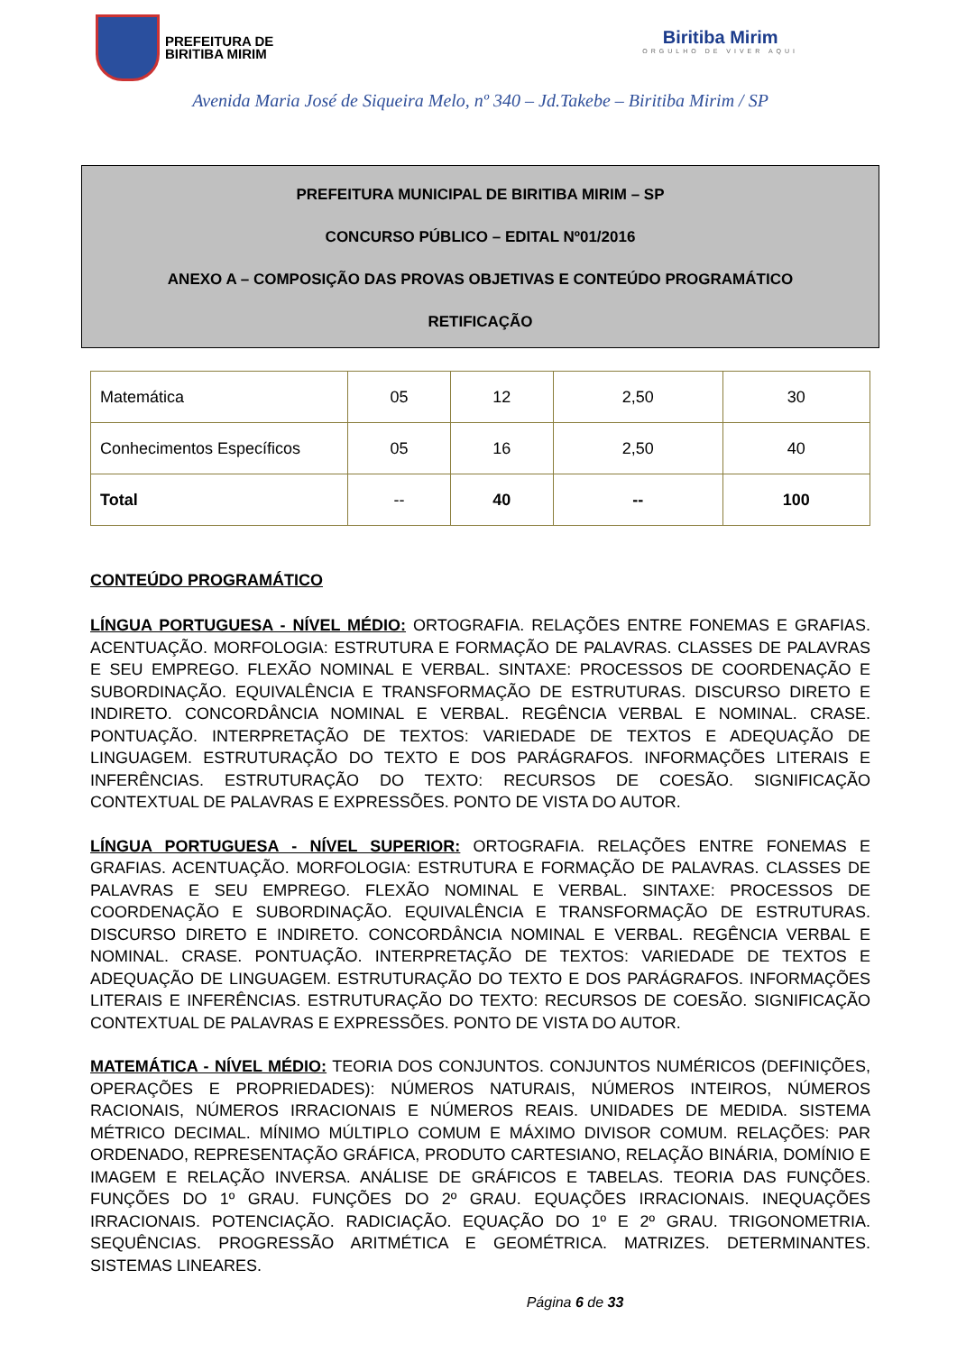PREFEITURA DE
BIRITIBA MIRIM
Biritiba Mirim
ORGULHO DE VIVER AQUI
Avenida Maria José de Siqueira Melo, nº 340 – Jd.Takebe – Biritiba Mirim / SP
PREFEITURA MUNICIPAL DE BIRITIBA MIRIM – SP
CONCURSO PÚBLICO – EDITAL Nº01/2016
ANEXO A – COMPOSIÇÃO DAS PROVAS OBJETIVAS E CONTEÚDO PROGRAMÁTICO
RETIFICAÇÃO
| Matemática | 05 | 12 | 2,50 | 30 |
| Conhecimentos Específicos | 05 | 16 | 2,50 | 40 |
| Total | -- | 40 | -- | 100 |
CONTEÚDO PROGRAMÁTICO
LÍNGUA PORTUGUESA - NÍVEL MÉDIO: ORTOGRAFIA. RELAÇÕES ENTRE FONEMAS E GRAFIAS. ACENTUAÇÃO. MORFOLOGIA: ESTRUTURA E FORMAÇÃO DE PALAVRAS. CLASSES DE PALAVRAS E SEU EMPREGO. FLEXÃO NOMINAL E VERBAL. SINTAXE: PROCESSOS DE COORDENAÇÃO E SUBORDINAÇÃO. EQUIVALÊNCIA E TRANSFORMAÇÃO DE ESTRUTURAS. DISCURSO DIRETO E INDIRETO. CONCORDÂNCIA NOMINAL E VERBAL. REGÊNCIA VERBAL E NOMINAL. CRASE. PONTUAÇÃO. INTERPRETAÇÃO DE TEXTOS: VARIEDADE DE TEXTOS E ADEQUAÇÃO DE LINGUAGEM. ESTRUTURAÇÃO DO TEXTO E DOS PARÁGRAFOS. INFORMAÇÕES LITERAIS E INFERÊNCIAS. ESTRUTURAÇÃO DO TEXTO: RECURSOS DE COESÃO. SIGNIFICAÇÃO CONTEXTUAL DE PALAVRAS E EXPRESSÕES. PONTO DE VISTA DO AUTOR.
LÍNGUA PORTUGUESA - NÍVEL SUPERIOR: ORTOGRAFIA. RELAÇÕES ENTRE FONEMAS E GRAFIAS. ACENTUAÇÃO. MORFOLOGIA: ESTRUTURA E FORMAÇÃO DE PALAVRAS. CLASSES DE PALAVRAS E SEU EMPREGO. FLEXÃO NOMINAL E VERBAL. SINTAXE: PROCESSOS DE COORDENAÇÃO E SUBORDINAÇÃO. EQUIVALÊNCIA E TRANSFORMAÇÃO DE ESTRUTURAS. DISCURSO DIRETO E INDIRETO. CONCORDÂNCIA NOMINAL E VERBAL. REGÊNCIA VERBAL E NOMINAL. CRASE. PONTUAÇÃO. INTERPRETAÇÃO DE TEXTOS: VARIEDADE DE TEXTOS E ADEQUAÇÃO DE LINGUAGEM. ESTRUTURAÇÃO DO TEXTO E DOS PARÁGRAFOS. INFORMAÇÕES LITERAIS E INFERÊNCIAS. ESTRUTURAÇÃO DO TEXTO: RECURSOS DE COESÃO. SIGNIFICAÇÃO CONTEXTUAL DE PALAVRAS E EXPRESSÕES. PONTO DE VISTA DO AUTOR.
MATEMÁTICA - NÍVEL MÉDIO: TEORIA DOS CONJUNTOS. CONJUNTOS NUMÉRICOS (DEFINIÇÕES, OPERAÇÕES E PROPRIEDADES): NÚMEROS NATURAIS, NÚMEROS INTEIROS, NÚMEROS RACIONAIS, NÚMEROS IRRACIONAIS E NÚMEROS REAIS. UNIDADES DE MEDIDA. SISTEMA MÉTRICO DECIMAL. MÍNIMO MÚLTIPLO COMUM E MÁXIMO DIVISOR COMUM. RELAÇÕES: PAR ORDENADO, REPRESENTAÇÃO GRÁFICA, PRODUTO CARTESIANO, RELAÇÃO BINÁRIA, DOMÍNIO E IMAGEM E RELAÇÃO INVERSA. ANÁLISE DE GRÁFICOS E TABELAS. TEORIA DAS FUNÇÕES. FUNÇÕES DO 1º GRAU. FUNÇÕES DO 2º GRAU. EQUAÇÕES IRRACIONAIS. INEQUAÇÕES IRRACIONAIS. POTENCIAÇÃO. RADICIAÇÃO. EQUAÇÃO DO 1º E 2º GRAU. TRIGONOMETRIA. SEQUÊNCIAS. PROGRESSÃO ARITMÉTICA E GEOMÉTRICA. MATRIZES. DETERMINANTES. SISTEMAS LINEARES.
Página 6 de 33